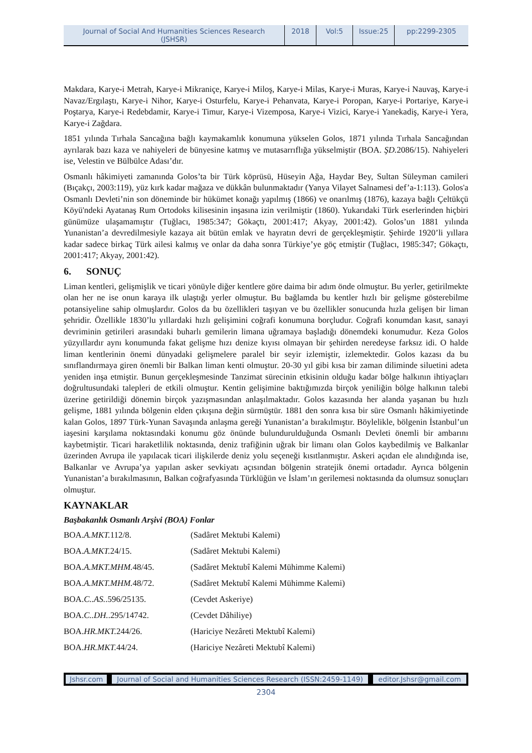Journal of Social And Humanities Sciences Research (JSHSR)
2018 Vol:5 Issue:25
pp:2299-2305
Makdara, Karye-i Metrah, Karye-i Mikraniçe, Karye-i Miloş, Karye-i Milas, Karye-i Muras, Karye-i Nauvaş, Karye-i Navaz/Ergılaştı, Karye-i Nihor, Karye-i Osturfelu, Karye-i Pehanvata, Karye-i Poropan, Karye-i Portariye, Karye-i Poştarya, Karye-i Redebdamir, Karye-i Timur, Karye-i Vizemposa, Karye-i Vizici, Karye-i Yanekadiş, Karye-i Yera, Karye-i Zağdara.
1851 yılında Tırhala Sancağına bağlı kaymakamlık konumuna yükselen Golos, 1871 yılında Tırhala Sancağından ayrılarak bazı kaza ve nahiyeleri de bünyesine katmış ve mutasarrıflığa yükselmiştir (BOA. ŞD. 2086/15). Nahiyeleri ise, Velestin ve Bülbülce Adası’dır.
Osmanlı hâkimiyeti zamanında Golos’ta bir Türk köprüsü, Hüseyin Ağa, Haydar Bey, Sultan Süleyman camileri (Bıçakçı, 2003:119), yüz kırk kadar mağaza ve dükkân bulunmaktadır (Yanya Vilayet Salnamesi def’a-1:113). Golos'a Osmanlı Devleti’nin son döneminde bir hükümet konağı yapılmış (1866) ve onarılmış (1876), kazaya bağlı Çeltükçü Köyü'ndeki Ayatanaş Rum Ortodoks kilisesinin inşasına izin verilmiştir (1860). Yukarıdaki Türk eserlerinden hiçbiri günümüze ulaşamamıştır (Tuğlacı, 1985:347; Gökaçtı, 2001:417; Akyay, 2001:42). Golos’un 1881 yılında Yunanistan’a devredilmesiyle kazaya ait bütün emlak ve hayratın devri de gerçekleşmiştir. Şehirde 1920’li yıllara kadar sadece birkaç Türk ailesi kalmış ve onlar da daha sonra Türkiye’ye göç etmiştir (Tuğlacı, 1985:347; Gökaçtı, 2001:417; Akyay, 2001:42).
6. SONUÇ
Liman kentleri, gelişmişlik ve ticari yönüyle diğer kentlere göre daima bir adım önde olmuştur. Bu yerler, getirilmekte olan her ne ise onun karaya ilk ulaştığı yerler olmuştur. Bu bağlamda bu kentler hızlı bir gelişme gösterebilme potansiyeline sahip olmuşlardır. Golos da bu özellikleri taşıyan ve bu özellikler sonucunda hızla gelişen bir liman şehridir. Özellikle 1830’lu yıllardaki hızlı gelişimini coğrafi konumuna borçludur. Coğrafi konumdan kasıt, sanayi devriminin getirileri arasındaki buharlı gemilerin limana uğramaya başladığı dönemdeki konumudur. Keza Golos yüzyıllardır aynı konumunda fakat gelişme hızı denize kıyısı olmayan bir şehirden neredeyse farksız idi. O halde liman kentlerinin önemi dünyadaki gelişmelere paralel bir seyir izlemiştir, izlemektedir. Golos kazası da bu sınıflandırmaya giren önemli bir Balkan liman kenti olmuştur. 20-30 yıl gibi kısa bir zaman diliminde siluetini adeta yeniden inşa etmiştir. Bunun gerçekleşmesinde Tanzimat sürecinin etkisinin olduğu kadar bölge halkının ihtiyaçları doğrultusundaki talepleri de etkili olmuştur. Kentin gelişimine baktığımızda birçok yeniliğin bölge halkının talebi üzerine getirildiği dönemin birçok yazışmasından anlaşılmaktadır. Golos kazasında her alanda yaşanan bu hızlı gelişme, 1881 yılında bölgenin elden çıkışına değin sürmüştür. 1881 den sonra kısa bir süre Osmanlı hâkimiyetinde kalan Golos, 1897 Türk-Yunan Savaşında anlaşma gereği Yunanistan’a bırakılmıştır. Böylelikle, bölgenin İstanbul’un iaşesini karşılama noktasındaki konumu göz önünde bulundurulduğunda Osmanlı Devleti önemli bir ambarını kaybetmiştir. Ticari haraketlilik noktasında, deniz trafiğinin uğrak bir limanı olan Golos kaybedilmiş ve Balkanlar üzerinden Avrupa ile yapılacak ticari ilişkilerde deniz yolu seçeneği kısıtlanmıştır. Askeri açıdan ele alındığında ise, Balkanlar ve Avrupa’ya yapılan asker sevkiyatı açısından bölgenin stratejik önemi ortadadır. Ayrıca bölgenin Yunanistan’a bırakılmasının, Balkan coğrafyasında Türklüğün ve İslam’ın gerilemesi noktasında da olumsuz sonuçları olmuştur.
KAYNAKLAR
Başbakanlık Osmanlı Arşivi (BOA) Fonlar
BOA.A.MKT. 112/8. (Sadâret Mektubi Kalemi)
BOA.A.MKT. 24/15. (Sadâret Mektubi Kalemi)
BOA.A.MKT.MHM. 48/45. (Sadâret Mektubî Kalemi Mühimme Kalemi)
BOA.A.MKT.MHM. 48/72. (Sadâret Mektubî Kalemi Mühimme Kalemi)
BOA.C..AS..596/25135. (Cevdet Askeriye)
BOA.C..DH..295/14742. (Cevdet Dâhiliye)
BOA.HR.MKT. 244/26. (Hariciye Nezâreti Mektubî Kalemi)
BOA.HR.MKT. 44/24. (Hariciye Nezâreti Mektubî Kalemi)
Jshsr.com Journal of Social and Humanities Sciences Research (ISSN:2459-1149)
editor.Jshsr@gmail.com
2304